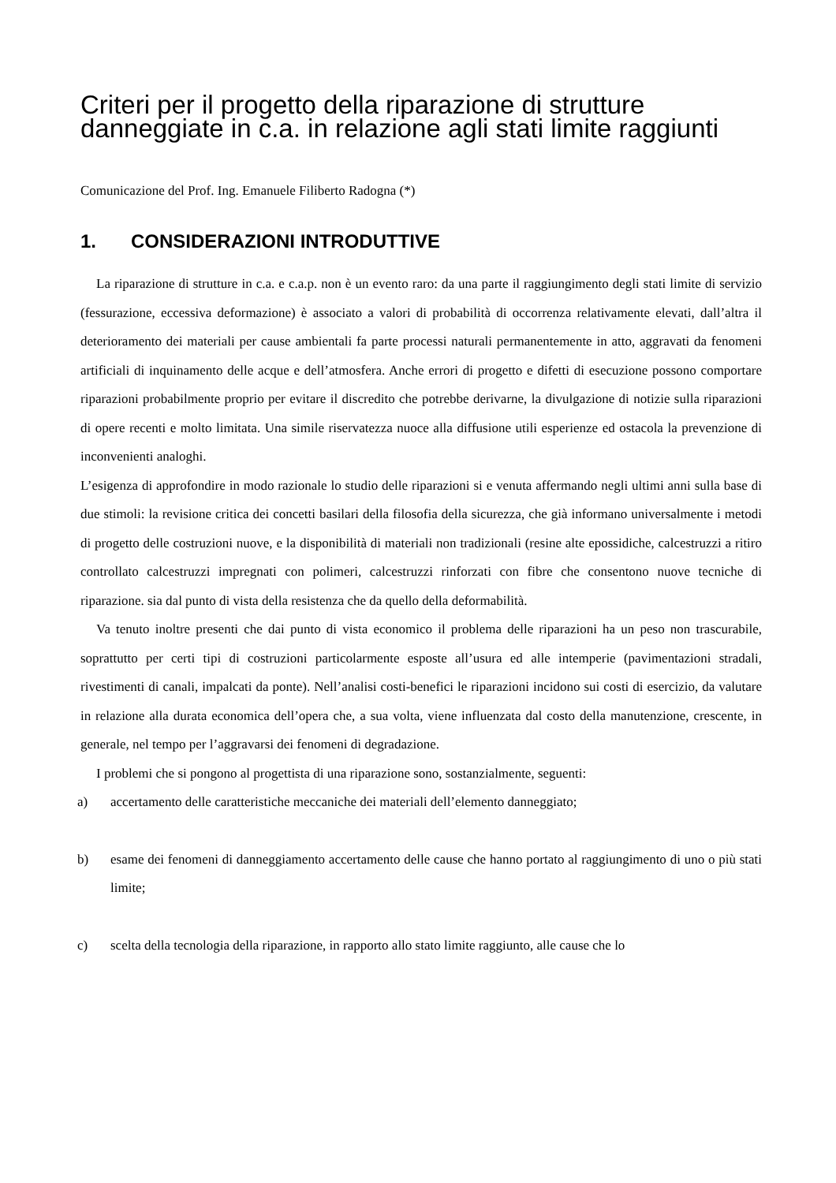Criteri per il progetto della riparazione di strutture danneggiate in c.a. in relazione agli stati limite raggiunti
Comunicazione del Prof. Ing. Emanuele Filiberto Radogna (*)
1. CONSIDERAZIONI INTRODUTTIVE
La riparazione di strutture in c.a. e c.a.p. non è un evento raro: da una parte il raggiungimento degli stati limite di servizio (fessurazione, eccessiva deformazione) è associato a valori di probabilità di occorrenza relativamente elevati, dall’altra il deterioramento dei materiali per cause ambientali fa parte processi naturali permanentemente in atto, aggravati da fenomeni artificiali di inquinamento delle acque e dell’atmosfera. Anche errori di progetto e difetti di esecuzione possono comportare riparazioni probabilmente proprio per evitare il discredito che potrebbe derivarne, la divulgazione di notizie sulla riparazioni di opere recenti e molto limitata. Una simile riservatezza nuoce alla diffusione utili esperienze ed ostacola la prevenzione di inconvenienti analoghi.
L’esigenza di approfondire in modo razionale lo studio delle riparazioni si e venuta affermando negli ultimi anni sulla base di due stimoli: la revisione critica dei concetti basilari della filosofia della sicurezza, che già informano universalmente i metodi di progetto delle costruzioni nuove, e la disponibilità di materiali non tradizionali (resine alte epossidiche, calcestruzzi a ritiro controllato calcestruzzi impregnati con polimeri, calcestruzzi rinforzati con fibre che consentono nuove tecniche di riparazione. sia dal punto di vista della resistenza che da quello della deformabilità.
Va tenuto inoltre presenti che dai punto di vista economico il problema delle riparazioni ha un peso non trascurabile, soprattutto per certi tipi di costruzioni particolarmente esposte all’usura ed alle intemperie (pavimentazioni stradali, rivestimenti di canali, impalcati da ponte). Nell’analisi costi-benefici le riparazioni incidono sui costi di esercizio, da valutare in relazione alla durata economica dell’opera che, a sua volta, viene influenzata dal costo della manutenzione, crescente, in generale, nel tempo per l’aggravarsi dei fenomeni di degradazione.
I problemi che si pongono al progettista di una riparazione sono, sostanzialmente, seguenti:
a) accertamento delle caratteristiche meccaniche dei materiali dell’elemento danneggiato;
b) esame dei fenomeni di danneggiamento accertamento delle cause che hanno portato al raggiungimento di uno o più stati limite;
c) scelta della tecnologia della riparazione, in rapporto allo stato limite raggiunto, alle cause che lo